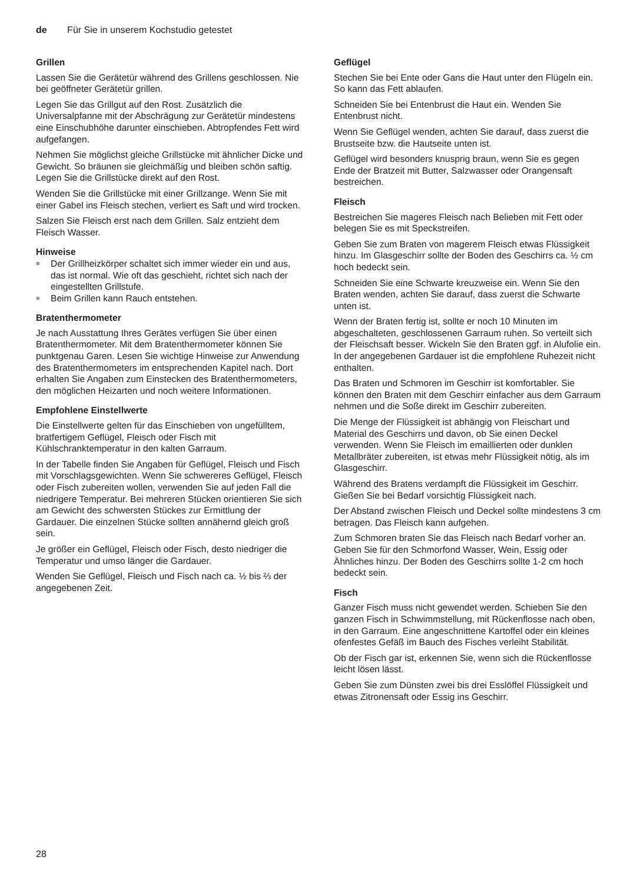de Für Sie in unserem Kochstudio getestet
Grillen
Lassen Sie die Gerätetür während des Grillens geschlossen. Nie bei geöffneter Gerätetür grillen.
Legen Sie das Grillgut auf den Rost. Zusätzlich die Universalpfanne mit der Abschrägung zur Gerätetür mindestens eine Einschubhöhe darunter einschieben. Abtropfendes Fett wird aufgefangen.
Nehmen Sie möglichst gleiche Grillstücke mit ähnlicher Dicke und Gewicht. So bräunen sie gleichmäßig und bleiben schön saftig. Legen Sie die Grillstücke direkt auf den Rost.
Wenden Sie die Grillstücke mit einer Grillzange. Wenn Sie mit einer Gabel ins Fleisch stechen, verliert es Saft und wird trocken.
Salzen Sie Fleisch erst nach dem Grillen. Salz entzieht dem Fleisch Wasser.
Hinweise
■ Der Grillheizkörper schaltet sich immer wieder ein und aus, das ist normal. Wie oft das geschieht, richtet sich nach der eingestellten Grillstufe.
■ Beim Grillen kann Rauch entstehen.
Bratenthermometer
Je nach Ausstattung Ihres Gerätes verfügen Sie über einen Bratenthermometer. Mit dem Bratenthermometer können Sie punktgenau Garen. Lesen Sie wichtige Hinweise zur Anwendung des Bratenthermometers im entsprechenden Kapitel nach. Dort erhalten Sie Angaben zum Einstecken des Bratenthermometers, den möglichen Heizarten und noch weitere Informationen.
Empfohlene Einstellwerte
Die Einstellwerte gelten für das Einschieben von ungefülltem, bratfertigem Geflügel, Fleisch oder Fisch mit Kühlschranktemperatur in den kalten Garraum.
In der Tabelle finden Sie Angaben für Geflügel, Fleisch und Fisch mit Vorschlagsgewichten. Wenn Sie schwereres Geflügel, Fleisch oder Fisch zubereiten wollen, verwenden Sie auf jeden Fall die niedrigere Temperatur. Bei mehreren Stücken orientieren Sie sich am Gewicht des schwersten Stückes zur Ermittlung der Gardauer. Die einzelnen Stücke sollten annähernd gleich groß sein.
Je größer ein Geflügel, Fleisch oder Fisch, desto niedriger die Temperatur und umso länger die Gardauer.
Wenden Sie Geflügel, Fleisch und Fisch nach ca. ½ bis ⅔ der angegebenen Zeit.
Geflügel
Stechen Sie bei Ente oder Gans die Haut unter den Flügeln ein. So kann das Fett ablaufen.
Schneiden Sie bei Entenbrust die Haut ein. Wenden Sie Entenbrust nicht.
Wenn Sie Geflügel wenden, achten Sie darauf, dass zuerst die Brustseite bzw. die Hautseite unten ist.
Geflügel wird besonders knusprig braun, wenn Sie es gegen Ende der Bratzeit mit Butter, Salzwasser oder Orangensaft bestreichen.
Fleisch
Bestreichen Sie mageres Fleisch nach Belieben mit Fett oder belegen Sie es mit Speckstreifen.
Geben Sie zum Braten von magerem Fleisch etwas Flüssigkeit hinzu. Im Glasgeschirr sollte der Boden des Geschirrs ca. ½ cm hoch bedeckt sein.
Schneiden Sie eine Schwarte kreuzweise ein. Wenn Sie den Braten wenden, achten Sie darauf, dass zuerst die Schwarte unten ist.
Wenn der Braten fertig ist, sollte er noch 10 Minuten im abgeschalteten, geschlossenen Garraum ruhen. So verteilt sich der Fleischsaft besser. Wickeln Sie den Braten ggf. in Alufolie ein. In der angegebenen Gardauer ist die empfohlene Ruhezeit nicht enthalten.
Das Braten und Schmoren im Geschirr ist komfortabler. Sie können den Braten mit dem Geschirr einfacher aus dem Garraum nehmen und die Soße direkt im Geschirr zubereiten.
Die Menge der Flüssigkeit ist abhängig von Fleischart und Material des Geschirrs und davon, ob Sie einen Deckel verwenden. Wenn Sie Fleisch im emaillierten oder dunklen Metallbräter zubereiten, ist etwas mehr Flüssigkeit nötig, als im Glasgeschirr.
Während des Bratens verdampft die Flüssigkeit im Geschirr. Gießen Sie bei Bedarf vorsichtig Flüssigkeit nach.
Der Abstand zwischen Fleisch und Deckel sollte mindestens 3 cm betragen. Das Fleisch kann aufgehen.
Zum Schmoren braten Sie das Fleisch nach Bedarf vorher an. Geben Sie für den Schmorfond Wasser, Wein, Essig oder Ähnliches hinzu. Der Boden des Geschirrs sollte 1-2 cm hoch bedeckt sein.
Fisch
Ganzer Fisch muss nicht gewendet werden. Schieben Sie den ganzen Fisch in Schwimmstellung, mit Rückenflosse nach oben, in den Garraum. Eine angeschnittene Kartoffel oder ein kleines ofenfestes Gefäß im Bauch des Fisches verleiht Stabilität.
Ob der Fisch gar ist, erkennen Sie, wenn sich die Rückenflosse leicht lösen lässt.
Geben Sie zum Dünsten zwei bis drei Esslöffel Flüssigkeit und etwas Zitronensaft oder Essig ins Geschirr.
28